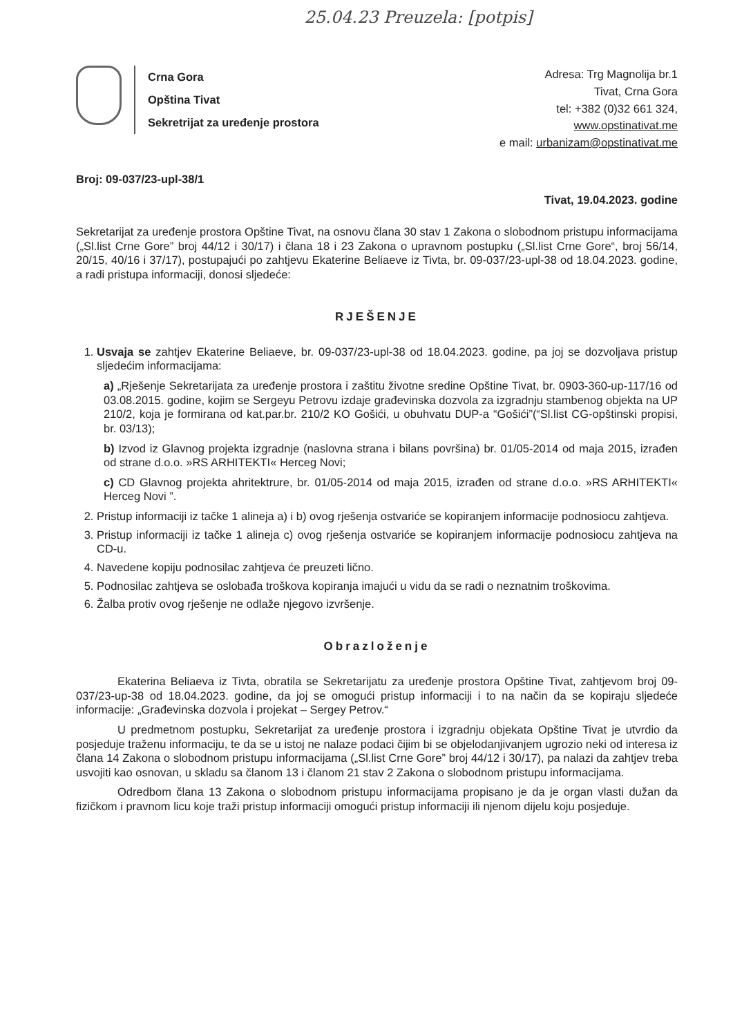25.04.23 Preuzela: [potpis]
Crna Gora
Opština Tivat
Sekretrijat za uređenje prostora
Adresa: Trg Magnolija br.1
Tivat, Crna Gora
tel: +382 (0)32 661 324,
www.opstinativat.me
e mail: urbanizam@opstinativat.me
Broj: 09-037/23-upl-38/1
Tivat, 19.04.2023. godine
Sekretarijat za uređenje prostora Opštine Tivat, na osnovu člana 30 stav 1 Zakona o slobodnom pristupu informacijama („Sl.list Crne Gore” broj 44/12 i 30/17) i člana 18 i 23 Zakona o upravnom postupku („Sl.list Crne Gore“, broj 56/14, 20/15, 40/16 i 37/17), postupajući po zahtjevu Ekaterine Beliaeve iz Tivta, br. 09-037/23-upl-38 od 18.04.2023. godine, a radi pristupa informaciji, donosi sljedeće:
RJEŠENJE
1. Usvaja se zahtjev Ekaterine Beliaeve, br. 09-037/23-upl-38 od 18.04.2023. godine, pa joj se dozvoljava pristup sljedećim informacijama:
a) „Rješenje Sekretarijata za uređenje prostora i zaštitu životne sredine Opštine Tivat, br. 0903-360-up-117/16 od 03.08.2015. godine, kojim se Sergeyu Petrovu izdaje građevinska dozvola za izgradnju stambenog objekta na UP 210/2, koja je formirana od kat.par.br. 210/2 KO Gošići, u obuhvatu DUP-a “Gošići”(“Sl.list CG-opštinski propisi, br. 03/13);
b) Izvod iz Glavnog projekta izgradnje (naslovna strana i bilans površina) br. 01/05-2014 od maja 2015, izrađen od strane d.o.o. »RS ARHITEKTI« Herceg Novi;
c) CD Glavnog projekta ahritektrure, br. 01/05-2014 od maja 2015, izrađen od strane d.o.o. »RS ARHITEKTI« Herceg Novi ”.
2. Pristup informaciji iz tačke 1 alineja a) i b) ovog rješenja ostvariće se kopiranjem informacije podnosiocu zahtjeva.
3. Pristup informaciji iz tačke 1 alineja c) ovog rješenja ostvariće se kopiranjem informacije podnosiocu zahtjeva na CD-u.
4. Navedene kopiju podnosilac zahtjeva će preuzeti lično.
5. Podnosilac zahtjeva se oslobađa troškova kopiranja imajući u vidu da se radi o neznatnim troškovima.
6. Žalba protiv ovog rješenje ne odlaže njegovo izvršenje.
Obrazloženje
Ekaterina Beliaeva iz Tivta, obratila se Sekretarijatu za uređenje prostora Opštine Tivat, zahtjevom broj 09-037/23-up-38 od 18.04.2023. godine, da joj se omogući pristup informaciji i to na način da se kopiraju sljedeće informacije: „Građevinska dozvola i projekat – Sergey Petrov.“
U predmetnom postupku, Sekretarijat za uređenje prostora i izgradnju objekata Opštine Tivat je utvrdio da posjeduje traženu informaciju, te da se u istoj ne nalaze podaci čijim bi se objelodanjivanjem ugrozio neki od interesa iz člana 14 Zakona o slobodnom pristupu informacijama („Sl.list Crne Gore” broj 44/12 i 30/17), pa nalazi da zahtjev treba usvojiti kao osnovan, u skladu sa članom 13 i članom 21 stav 2 Zakona o slobodnom pristupu informacijama.
Odredbom člana 13 Zakona o slobodnom pristupu informacijama propisano je da je organ vlasti dužan da fizičkom i pravnom licu koje traži pristup informaciji omogući pristup informaciji ili njenom dijelu koju posjeduje.